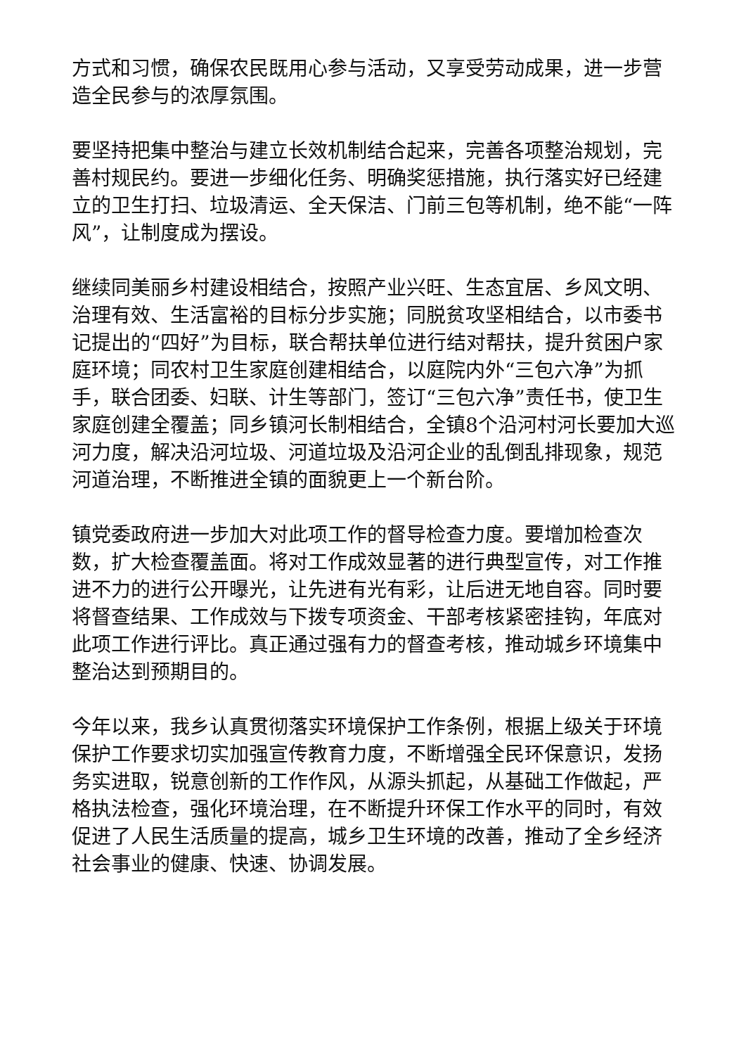方式和习惯，确保农民既用心参与活动，又享受劳动成果，进一步营造全民参与的浓厚氛围。
要坚持把集中整治与建立长效机制结合起来，完善各项整治规划，完善村规民约。要进一步细化任务、明确奖惩措施，执行落实好已经建立的卫生打扫、垃圾清运、全天保洁、门前三包等机制，绝不能“一阵风”，让制度成为摆设。
继续同美丽乡村建设相结合，按照产业兴旺、生态宜居、乡风文明、治理有效、生活富裕的目标分步实施；同脱贫攻坚相结合，以市委书记提出的“四好”为目标，联合帮扶单位进行结对帮扶，提升贫困户家庭环境；同农村卫生家庭创建相结合，以庭院内外“三包六净”为抓手，联合团委、妇联、计生等部门，签订“三包六净”责任书，使卫生家庭创建全覆盖；同乡镇河长制相结合，全镇8个沿河村河长要加大巡河力度，解决沿河垃圾、河道垃圾及沿河企业的乱倒乱排现象，规范河道治理，不断推进全镇的面貌更上一个新台阶。
镇党委政府进一步加大对此项工作的督导检查力度。要增加检查次数，扩大检查覆盖面。将对工作成效显著的进行典型宣传，对工作推进不力的进行公开曝光，让先进有光有彩，让后进无地自容。同时要将督查结果、工作成效与下拨专项资金、干部考核紧密挂钩，年底对此项工作进行评比。真正通过强有力的督查考核，推动城乡环境集中整治达到预期目的。
今年以来，我乡认真贯彻落实环境保护工作条例，根据上级关于环境保护工作要求切实加强宣传教育力度，不断增强全民环保意识，发扬务实进取，锐意创新的工作作风，从源头抓起，从基础工作做起，严格执法检查，强化环境治理，在不断提升环保工作水平的同时，有效促进了人民生活质量的提高，城乡卫生环境的改善，推动了全乡经济社会事业的健康、快速、协调发展。